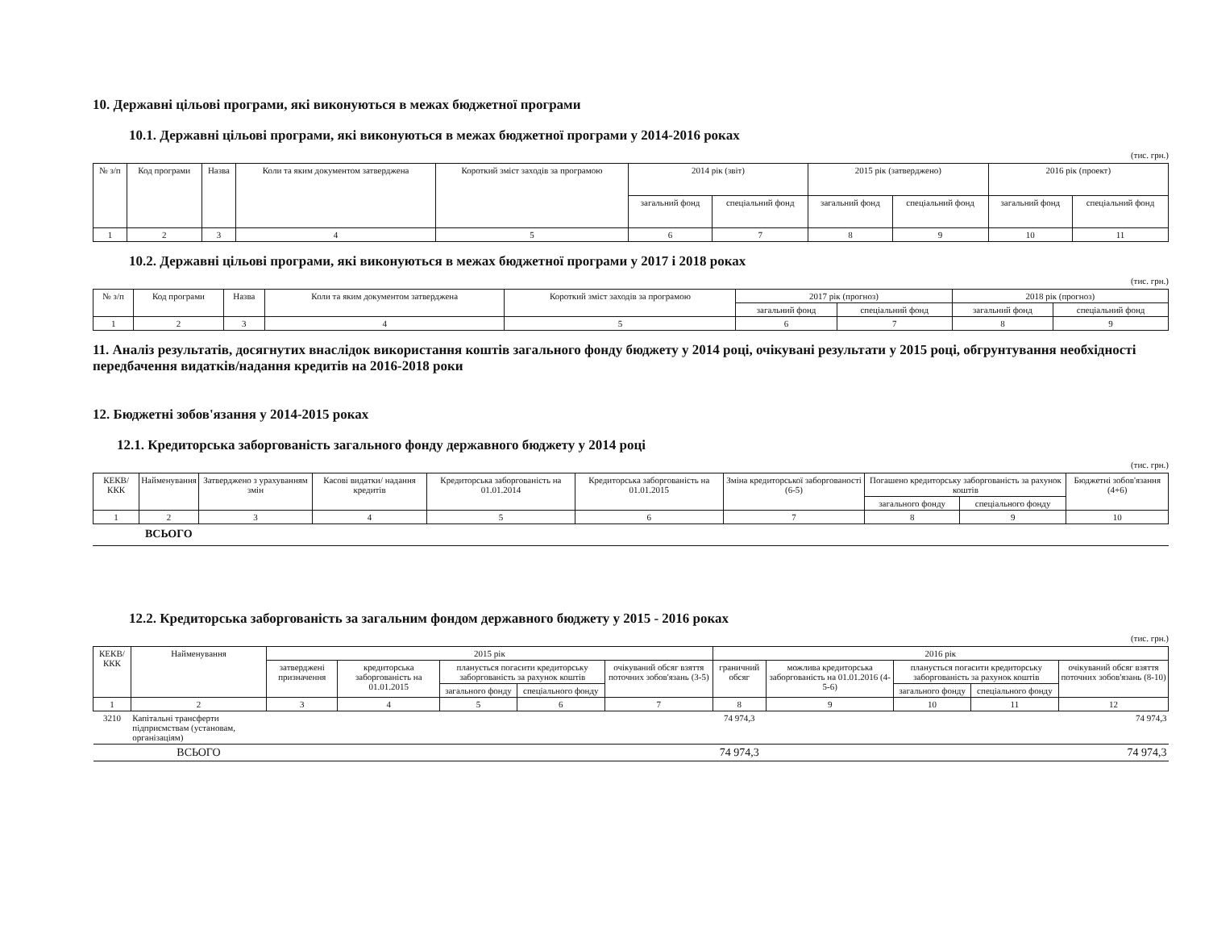10. Державні цільові програми, які виконуються в межах бюджетної програми
10.1. Державні цільові програми, які виконуються в межах бюджетної програми у 2014-2016 роках
(тис. грн.)
| № з/п | Код програми | Назва | Коли та яким документом затверджена | Короткий зміст заходів за програмою | 2014 рік (звіт) | | 2015 рік (затверджено) | | 2016 рік (проект) | |
| --- | --- | --- | --- | --- | --- | --- | --- | --- | --- | --- |
| | | | | | загальний фонд | спеціальний фонд | загальний фонд | спеціальний фонд | загальний фонд | спеціальний фонд |
| 1 | 2 | 3 | 4 | 5 | 6 | 7 | 8 | 9 | 10 | 11 |
10.2. Державні цільові програми, які виконуються в межах бюджетної програми у 2017 і 2018 роках
(тис. грн.)
| № з/п | Код програми | Назва | Коли та яким документом затверджена | Короткий зміст заходів за програмою | 2017 рік (прогноз) | | 2018 рік (прогноз) | |
| --- | --- | --- | --- | --- | --- | --- | --- | --- |
| | | | | | загальний фонд | спеціальний фонд | загальний фонд | спеціальний фонд |
| 1 | 2 | 3 | 4 | 5 | 6 | 7 | 8 | 9 |
11. Аналіз результатів, досягнутих внаслідок використання коштів загального фонду бюджету у 2014 році, очікувані результати у 2015 році, обгрунтування необхідності передбачення видатків/надання кредитів на 2016-2018 роки
12. Бюджетні зобов'язання у 2014-2015 роках
12.1. Кредиторська заборгованість загального фонду державного бюджету у 2014 році
(тис. грн.)
| КЕКВ/ ККК | Найменування | Затверджено з урахуванням змін | Касові видатки/ надання кредитів | Кредиторська заборгованість на 01.01.2014 | Кредиторська заборгованість на 01.01.2015 | Зміна кредиторської заборгованості (6-5) | Погашено кредиторську заборгованість за рахунок коштів | | Бюджетні зобов'язання (4+6) |
| --- | --- | --- | --- | --- | --- | --- | --- | --- | --- |
| | | | | | | | загального фонду | спеціального фонду | |
| 1 | 2 | 3 | 4 | 5 | 6 | 7 | 8 | 9 | 10 |
ВСЬОГО
12.2. Кредиторська заборгованість за загальним фондом державного бюджету у 2015 - 2016 роках
(тис. грн.)
| КЕКВ/ ККК | Найменування | 2015 рік | | | | | 2016 рік | | | | |
| --- | --- | --- | --- | --- | --- | --- | --- | --- | --- | --- | --- |
| | | затверджені призначення | кредиторська заборгованість на 01.01.2015 | планується погасити кредиторську заборгованість за рахунок коштів | | очікуваний обсяг взяття поточних зобов'язань (3-5) | граничний обсяг | можлива кредиторська заборгованість на 01.01.2016 (4-5-6) | планується погасити кредиторську заборгованість за рахунок коштів | | очікуваний обсяг взяття поточних зобов'язань (8-10) |
| | | | | загального фонду | спеціального фонду | | | | загального фонду | спеціального фонду | |
| 1 | 2 | 3 | 4 | 5 | 6 | 7 | 8 | 9 | 10 | 11 | 12 |
| 3210 | Капітальні трансферти підприємствам (установам, організаціям) | | | | | | 74 974,3 | | | | 74 974,3 |
| | ВСЬОГО | | | | | | 74 974,3 | | | | 74 974,3 |